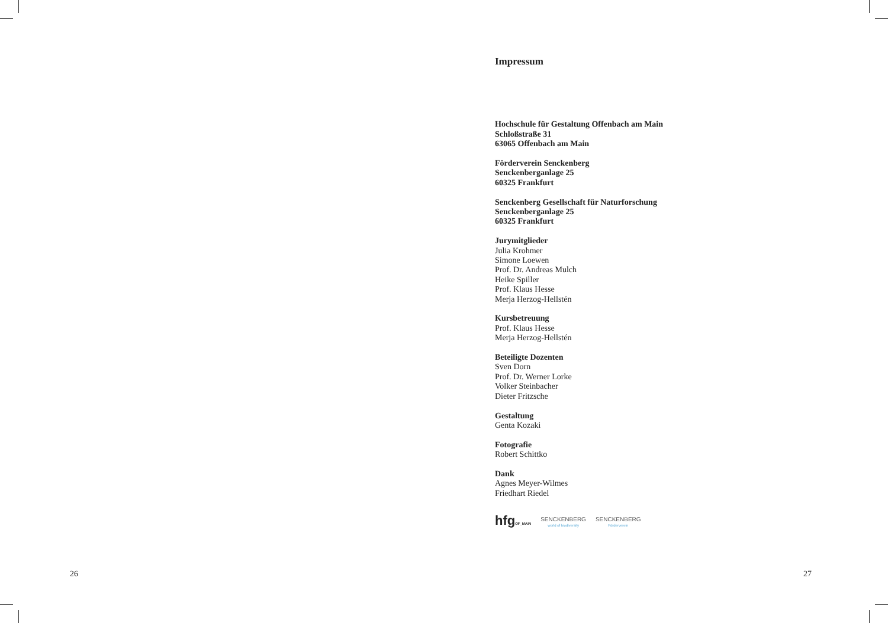Impressum
Hochschule für Gestaltung Offenbach am Main
Schloßstraße 31
63065 Offenbach am Main
Förderverein Senckenberg
Senckenberganlage 25
60325 Frankfurt
Senckenberg Gesellschaft für Naturforschung
Senckenberganlage 25
60325 Frankfurt
Jurymitglieder
Julia Krohmer
Simone Loewen
Prof. Dr. Andreas Mulch
Heike Spiller
Prof. Klaus Hesse
Merja Herzog-Hellstén
Kursbetreuung
Prof. Klaus Hesse
Merja Herzog-Hellstén
Beteiligte Dozenten
Sven Dorn
Prof. Dr. Werner Lorke
Volker Steinbacher
Dieter Fritzsche
Gestaltung
Genta Kozaki
Fotografie
Robert Schittko
Dank
Agnes Meyer-Wilmes
Friedhart Riedel
hfgOF_MAIN
SENCKENBERG
world of biodiversity
SENCKENBERG
Förderverein
26 27